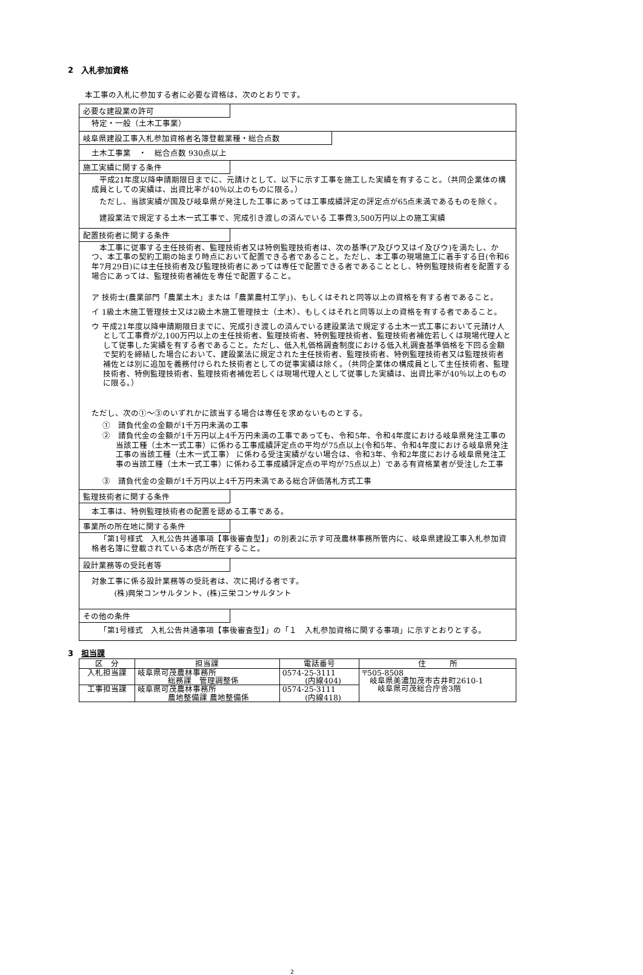2　入札参加資格
本工事の入札に参加する者に必要な資格は、次のとおりです。
必要な建設業の許可
特定・一般（土木工事業）
岐阜県建設工事入札参加資格者名簿登載業種・総合点数
土木工事業　・　総合点数 930点以上
施工実績に関する条件
平成21年度以降申請期限日までに、元請けとして、以下に示す工事を施工した実績を有すること。（共同企業体の構成員としての実績は、出資比率が40％以上のものに限る。）
ただし、当該実績が国及び岐阜県が発注した工事にあっては工事成績評定の評定点が65点未満であるものを除く。
建設業法で規定する土木一式工事で、完成引き渡しの済んでいる 工事費3,500万円以上の施工実績
配置技術者に関する条件
本工事に従事する主任技術者、監理技術者又は特例監理技術者は、次の基準(ア及びウ又はイ及びウ)を満たし、かつ、本工事の契約工期の始まり時点において配置できる者であること。ただし、本工事の現場施工に着手する日(令和6年7月29日)には主任技術者及び監理技術者にあっては専任で配置できる者であることとし、特例監理技術者を配置する場合にあっては、監理技術者補佐を専任で配置すること。
ア 技術士(農業部門「農業土木」または「農業農村工学」)、もしくはそれと同等以上の資格を有する者であること。
イ 1級土木施工管理技士又は2級土木施工管理技士（土木）、もしくはそれと同等以上の資格を有する者であること。
ウ 平成21年度以降申請期限日までに、完成引き渡しの済んでいる建設業法で規定する土木一式工事において元請け人として工事費が2,100万円以上の主任技術者、監理技術者、特例監理技術者、監理技術者補佐若しくは現場代理人として従事した実績を有する者であること。ただし、低入札価格調査制度における低入札調査基準価格を下回る金額で契約を締結した場合において、建設業法に規定された主任技術者、監理技術者、特例監理技術者又は監理技術者補佐とは別に追加を義務付けられた技術者としての従事実績は除く。（共同企業体の構成員として主任技術者、監理技術者、特例監理技術者、監理技術者補佐若しくは現場代理人として従事した実績は、出資比率が40％以上のものに限る。）
ただし、次の①～③のいずれかに該当する場合は専任を求めないものとする。
①　請負代金の金額が1千万円未満の工事
②　請負代金の金額が1千万円以上4千万円未満の工事であっても、令和5年、令和4年度における岐阜県発注工事の当該工種（土木一式工事）に係わる工事成績評定点の平均が75点以上(令和5年、令和4年度における岐阜県発注工事の当該工種（土木一式工事） に係わる受注実績がない場合は、令和3年、令和2年度における岐阜県発注工事の当該工種（土木一式工事）に係わる工事成績評定点の平均が75点以上）である有資格業者が受注した工事
③　請負代金の金額が1千万円以上4千万円未満である総合評価落札方式工事
監理技術者に関する条件
本工事は、特例監理技術者の配置を認める工事である。
事業所の所在地に関する条件
「第1号様式　入札公告共通事項【事後審査型】」の別表2に示す可茂農林事務所管内に、岐阜県建設工事入札参加資格者名簿に登載されている本店が所在すること。
設計業務等の受託者等
対象工事に係る設計業務等の受託者は、次に掲げる者です。
(株)興栄コンサルタント、(株)三栄コンサルタント
その他の条件
「第1号様式　入札公告共通事項【事後審査型】」の「１　入札参加資格に関する事項」に示すとおりとする。
3　担当課
| 区 分 | 担当課 | 電話番号 | 住 所 |
| --- | --- | --- | --- |
| 入札担当課 | 岐阜県可茂農林事務所 総務課 管理調整係 | 0574-25-3111 (内線404) | 〒505-8508 岐阜県美濃加茂市古井町2610-1 岐阜県可茂総合庁舎3階 |
| 工事担当課 | 岐阜県可茂農林事務所 農地整備課 農地整備係 | 0574-25-3111 (内線418) | |
2